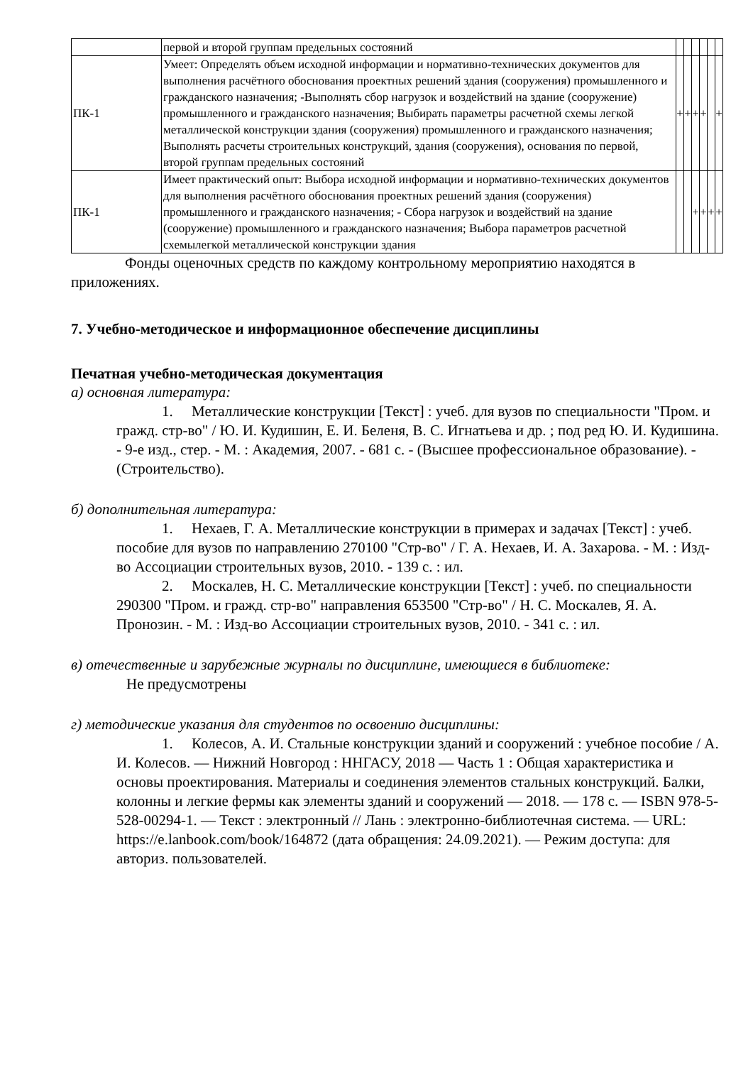| | первой и второй группам предельных состояний | | | | | | |
| ПК-1 | Умеет: Определять объем исходной информации и нормативно-технических документов для выполнения расчётного обоснования проектных решений здания (сооружения) промышленного и гражданского назначения; -Выполнять сбор нагрузок и воздействий на здание (сооружение) промышленного и гражданского назначения; Выбирать параметры расчетной схемы легкой металлической конструкции здания (сооружения) промышленного и гражданского назначения; Выполнять расчеты строительных конструкций, здания (сооружения), основания по первой, второй группам предельных состояний | + | + | + | + | | + |
| ПК-1 | Имеет практический опыт: Выбора исходной информации и нормативно-технических документов для выполнения расчётного обоснования проектных решений здания (сооружения) промышленного и гражданского назначения; - Сбора нагрузок и воздействий на здание (сооружение) промышленного и гражданского назначения; Выбора параметров расчетной схемылегкой металлической конструкции здания | | | + | + | + | + |
Фонды оценочных средств по каждому контрольному мероприятию находятся в приложениях.
7. Учебно-методическое и информационное обеспечение дисциплины
Печатная учебно-методическая документация
а) основная литература:
1. Металлические конструкции [Текст] : учеб. для вузов по специальности "Пром. и гражд. стр-во" / Ю. И. Кудишин, Е. И. Беленя, В. С. Игнатьева и др. ; под ред Ю. И. Кудишина. - 9-е изд., стер. - М. : Академия, 2007. - 681 с. - (Высшее профессиональное образование). - (Строительство).
б) дополнительная литература:
1. Нехаев, Г. А. Металлические конструкции в примерах и задачах [Текст] : учеб. пособие для вузов по направлению 270100 "Стр-во" / Г. А. Нехаев, И. А. Захарова. - М. : Изд-во Ассоциации строительных вузов, 2010. - 139 с. : ил.
2. Москалев, Н. С. Металлические конструкции [Текст] : учеб. по специальности 290300 "Пром. и гражд. стр-во" направления 653500 "Стр-во" / Н. С. Москалев, Я. А. Пронозин. - М. : Изд-во Ассоциации строительных вузов, 2010. - 341 с. : ил.
в) отечественные и зарубежные журналы по дисциплине, имеющиеся в библиотеке:
Не предусмотрены
г) методические указания для студентов по освоению дисциплины:
1. Колесов, А. И. Стальные конструкции зданий и сооружений : учебное пособие / А. И. Колесов. — Нижний Новгород : ННГАСУ, 2018 — Часть 1 : Общая характеристика и основы проектирования. Материалы и соединения элементов стальных конструкций. Балки, колонны и легкие фермы как элементы зданий и сооружений — 2018. — 178 с. — ISBN 978-5-528-00294-1. — Текст : электронный // Лань : электронно-библиотечная система. — URL: https://e.lanbook.com/book/164872 (дата обращения: 24.09.2021). — Режим доступа: для авториз. пользователей.